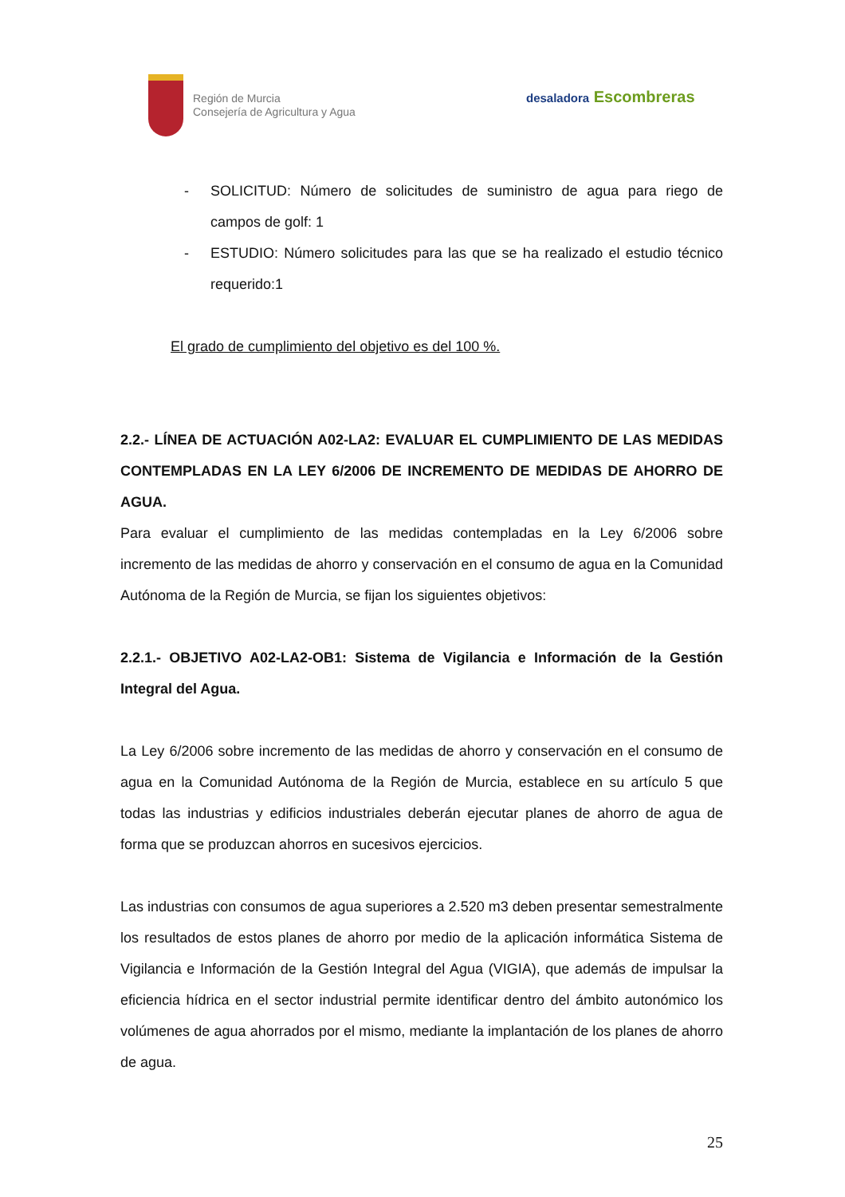Región de Murcia
Consejería de Agricultura y Agua
desaladora Escombreras
- SOLICITUD: Número de solicitudes de suministro de agua para riego de campos de golf: 1
- ESTUDIO: Número solicitudes para las que se ha realizado el estudio técnico requerido:1
El grado de cumplimiento del objetivo es del 100 %.
2.2.- LÍNEA DE ACTUACIÓN A02-LA2: EVALUAR EL CUMPLIMIENTO DE LAS MEDIDAS CONTEMPLADAS EN LA LEY 6/2006 DE INCREMENTO DE MEDIDAS DE AHORRO DE AGUA.
Para evaluar el cumplimiento de las medidas contempladas en la Ley 6/2006 sobre incremento de las medidas de ahorro y conservación en el consumo de agua en la Comunidad Autónoma de la Región de Murcia, se fijan los siguientes objetivos:
2.2.1.- OBJETIVO A02-LA2-OB1: Sistema de Vigilancia e Información de la Gestión Integral del Agua.
La Ley 6/2006 sobre incremento de las medidas de ahorro y conservación en el consumo de agua en la Comunidad Autónoma de la Región de Murcia, establece en su artículo 5 que todas las industrias y edificios industriales deberán ejecutar planes de ahorro de agua de forma que se produzcan ahorros en sucesivos ejercicios.
Las industrias con consumos de agua superiores a 2.520 m3 deben presentar semestralmente los resultados de estos planes de ahorro por medio de la aplicación informática Sistema de Vigilancia e Información de la Gestión Integral del Agua (VIGIA), que además de impulsar la eficiencia hídrica en el sector industrial permite identificar dentro del ámbito autonómico los volúmenes de agua ahorrados por el mismo, mediante la implantación de los planes de ahorro de agua.
25